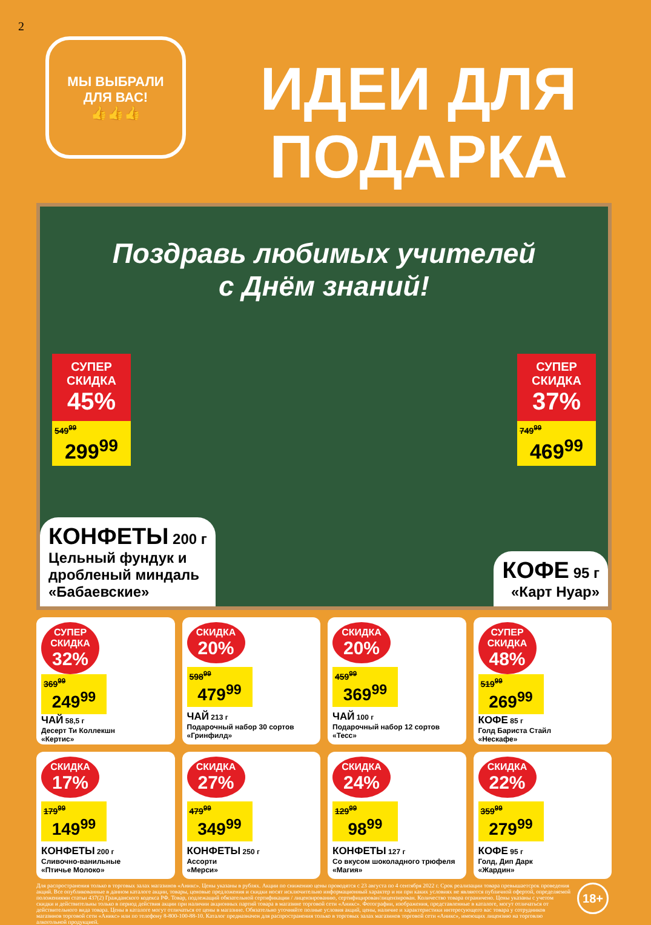2
МЫ ВЫБРАЛИ
ДЛЯ ВАС!
👍👍👍
ИДЕИ ДЛЯ
ПОДАРКА
Поздравь любимых учителей
с Днём знаний!
СУПЕР СКИДКА
45%
549<sup>99</sup>
299<sup>99</sup>
СУПЕР СКИДКА
37%
749<sup>99</sup>
469<sup>99</sup>
КОНФЕТЫ 200 г
Цельный фундук и
дробленый миндаль
«Бабаевские»
КОФЕ 95 г
«Карт Нуар»
СУПЕР СКИДКА
32%
369<sup>99</sup>
249<sup>99</sup>
ЧАЙ 58,5 г
Десерт Ти Коллекшн
«Кертис»
СКИДКА
20%
598<sup>99</sup>
479<sup>99</sup>
ЧАЙ 213 г
Подарочный набор 30 сортов
«Гринфилд»
СКИДКА
20%
459<sup>99</sup>
369<sup>99</sup>
ЧАЙ 100 г
Подарочный набор 12 сортов
«Тесс»
СУПЕР СКИДКА
48%
519<sup>99</sup>
269<sup>99</sup>
КОФЕ 85 г
Голд Бариста Стайл
«Нескафе»
СКИДКА
17%
179<sup>99</sup>
149<sup>99</sup>
КОНФЕТЫ 200 г
Сливочно-ванильные
«Птичье Молоко»
СКИДКА
27%
479<sup>99</sup>
349<sup>99</sup>
КОНФЕТЫ 250 г
Ассорти
«Мерси»
СКИДКА
24%
129<sup>99</sup>
98<sup>99</sup>
КОНФЕТЫ 127 г
Со вкусом шоколадного трюфеля
«Магия»
СКИДКА
22%
359<sup>99</sup>
279<sup>99</sup>
КОФЕ 95 г
Голд, Дип Дарк
«Жардин»
Для распространения только в торговых залах магазинов «Аникс». Цены указаны в рублях. Акции по снижению цены проводятся с 23 августа по 4 сентября 2022 г. Срок реализации товара превышаетсрок проведения акций. Все опубликованные в данном каталоге акции, товары, ценовые предложения и скидки носят исключительно информационный характер и ни при каких условиях не являются публичной офертой, определяемой положениями статьи 437(2) Гражданского кодекса РФ. Товар, подлежащий обязательной сертификации / лицензированию, сертифицирован/лицензирован. Количество товара ограничено. Цены указаны с учетом скидки и действительны только в период действия акции при наличии акционных партий товара в магазине торговой сети «Аникс». Фотографии, изображения, представленные в каталоге, могут отличаться от действительного вида товара. Цены в каталоге могут отличаться от цены в магазине. Обязательно уточняйте полные условия акций, цены, наличие и характеристики интересующего вас товара у сотрудников магазинов торговой сети «Аникс» или по телефону 8-800-100-88-10. Каталог предназначен для распространения только в торговых залах магазинов торговой сети «Аникс», имеющих лицензию на торговлю алкогольной продукцией.
18+